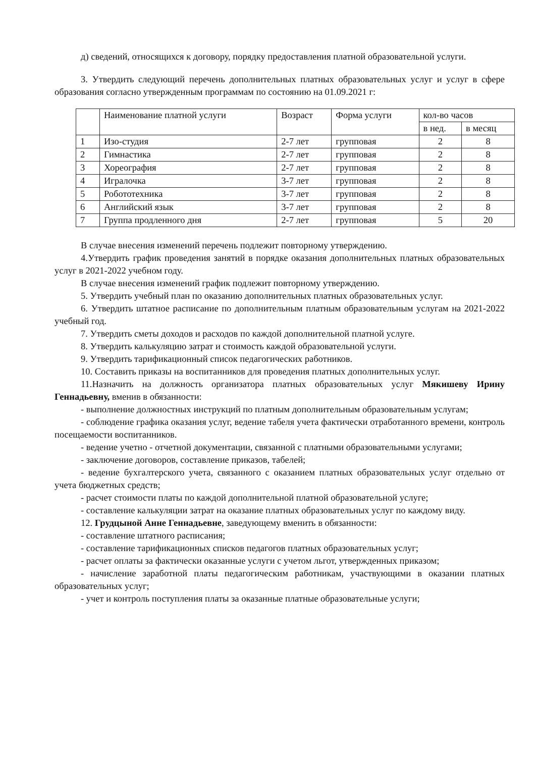д) сведений, относящихся к договору, порядку предоставления платной образовательной услуги.
3. Утвердить следующий перечень дополнительных платных образовательных услуг и услуг в сфере образования согласно утвержденным программам по состоянию на 01.09.2021 г:
| | Наименование платной услуги | Возраст | Форма услуги | кол-во часов | |
| --- | --- | --- | --- | --- | --- |
| | | | | в нед. | в месяц |
| 1 | Изо-студия | 2-7 лет | групповая | 2 | 8 |
| 2 | Гимнастика | 2-7 лет | групповая | 2 | 8 |
| 3 | Хореография | 2-7 лет | групповая | 2 | 8 |
| 4 | Игралочка | 3-7 лет | групповая | 2 | 8 |
| 5 | Робототехника | 3-7 лет | групповая | 2 | 8 |
| 6 | Английский язык | 3-7 лет | групповая | 2 | 8 |
| 7 | Группа продленного дня | 2-7 лет | групповая | 5 | 20 |
В случае внесения изменений перечень подлежит повторному утверждению.
4.Утвердить график проведения занятий в порядке оказания дополнительных платных образовательных услуг в 2021-2022 учебном году.
В случае внесения изменений график подлежит повторному утверждению.
5. Утвердить учебный план по оказанию дополнительных платных образовательных услуг.
6. Утвердить штатное расписание по дополнительным платным образовательным услугам на 2021-2022 учебный год.
7. Утвердить сметы доходов и расходов по каждой дополнительной платной услуге.
8. Утвердить калькуляцию затрат и стоимость каждой образовательной услуги.
9. Утвердить тарификационный список педагогических работников.
10. Составить приказы на воспитанников для проведения платных дополнительных услуг.
11.Назначить на должность организатора платных образовательных услуг Мякишеву Ирину Геннадьевну, вменив в обязанности:
- выполнение должностных инструкций по платным дополнительным образовательным услугам;
- соблюдение графика оказания услуг, ведение табеля учета фактически отработанного времени, контроль посещаемости воспитанников.
- ведение учетно - отчетной документации, связанной с платными образовательными услугами;
- заключение договоров, составление приказов, табелей;
- ведение бухгалтерского учета, связанного с оказанием платных образовательных услуг отдельно от учета бюджетных средств;
- расчет стоимости платы по каждой дополнительной платной образовательной услуге;
- составление калькуляции затрат на оказание платных образовательных услуг по каждому виду.
12. Грудцыной Анне Геннадьевне, заведующему вменить в обязанности:
- составление штатного расписания;
- составление тарификационных списков педагогов платных образовательных услуг;
- расчет оплаты за фактически оказанные услуги с учетом льгот, утвержденных приказом;
- начисление заработной платы педагогическим работникам, участвующими в оказании платных образовательных услуг;
- учет и контроль поступления платы за оказанные платные образовательные услуги;